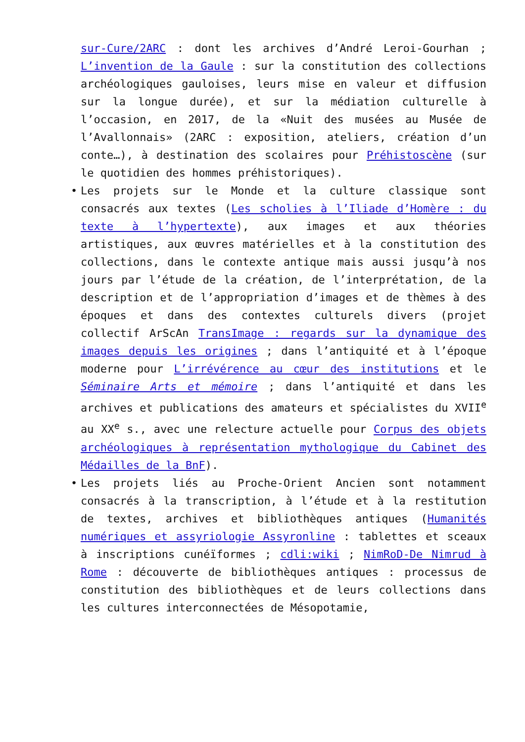sur-Cure/2ARC : dont les archives d’André Leroi-Gourhan ; L’invention de la Gaule : sur la constitution des collections archéologiques gauloises, leurs mise en valeur et diffusion sur la longue durée), et sur la médiation culturelle à l’occasion, en 2017, de la «Nuit des musées au Musée de l’Avallonnais» (2ARC : exposition, ateliers, création d’un conte…), à destination des scolaires pour Préhistoscène (sur le quotidien des hommes préhistoriques).
• Les projets sur le Monde et la culture classique sont consacrés aux textes (Les scholies à l’Iliade d’Homère : du texte à l’hypertexte), aux images et aux théories artistiques, aux œuvres matérielles et à la constitution des collections, dans le contexte antique mais aussi jusqu’à nos jours par l’étude de la création, de l’interprétation, de la description et de l’appropriation d’images et de thèmes à des époques et dans des contextes culturels divers (projet collectif ArScAn TransImage : regards sur la dynamique des images depuis les origines ; dans l’antiquité et à l’époque moderne pour L’irrévérence au cœur des institutions et le Séminaire Arts et mémoire ; dans l’antiquité et dans les archives et publications des amateurs et spécialistes du XVII<sup>e</sup> au XX<sup>e</sup> s., avec une relecture actuelle pour Corpus des objets archéologiques à représentation mythologique du Cabinet des Médailles de la BnF).
• Les projets liés au Proche-Orient Ancien sont notamment consacrés à la transcription, à l’étude et à la restitution de textes, archives et bibliothèques antiques (Humanités numériques et assyriologie Assyronline : tablettes et sceaux à inscriptions cunéïformes ; cdli:wiki ; NimRoD-De Nimrud à Rome : découverte de bibliothèques antiques : processus de constitution des bibliothèques et de leurs collections dans les cultures interconnectées de Mésopotamie,